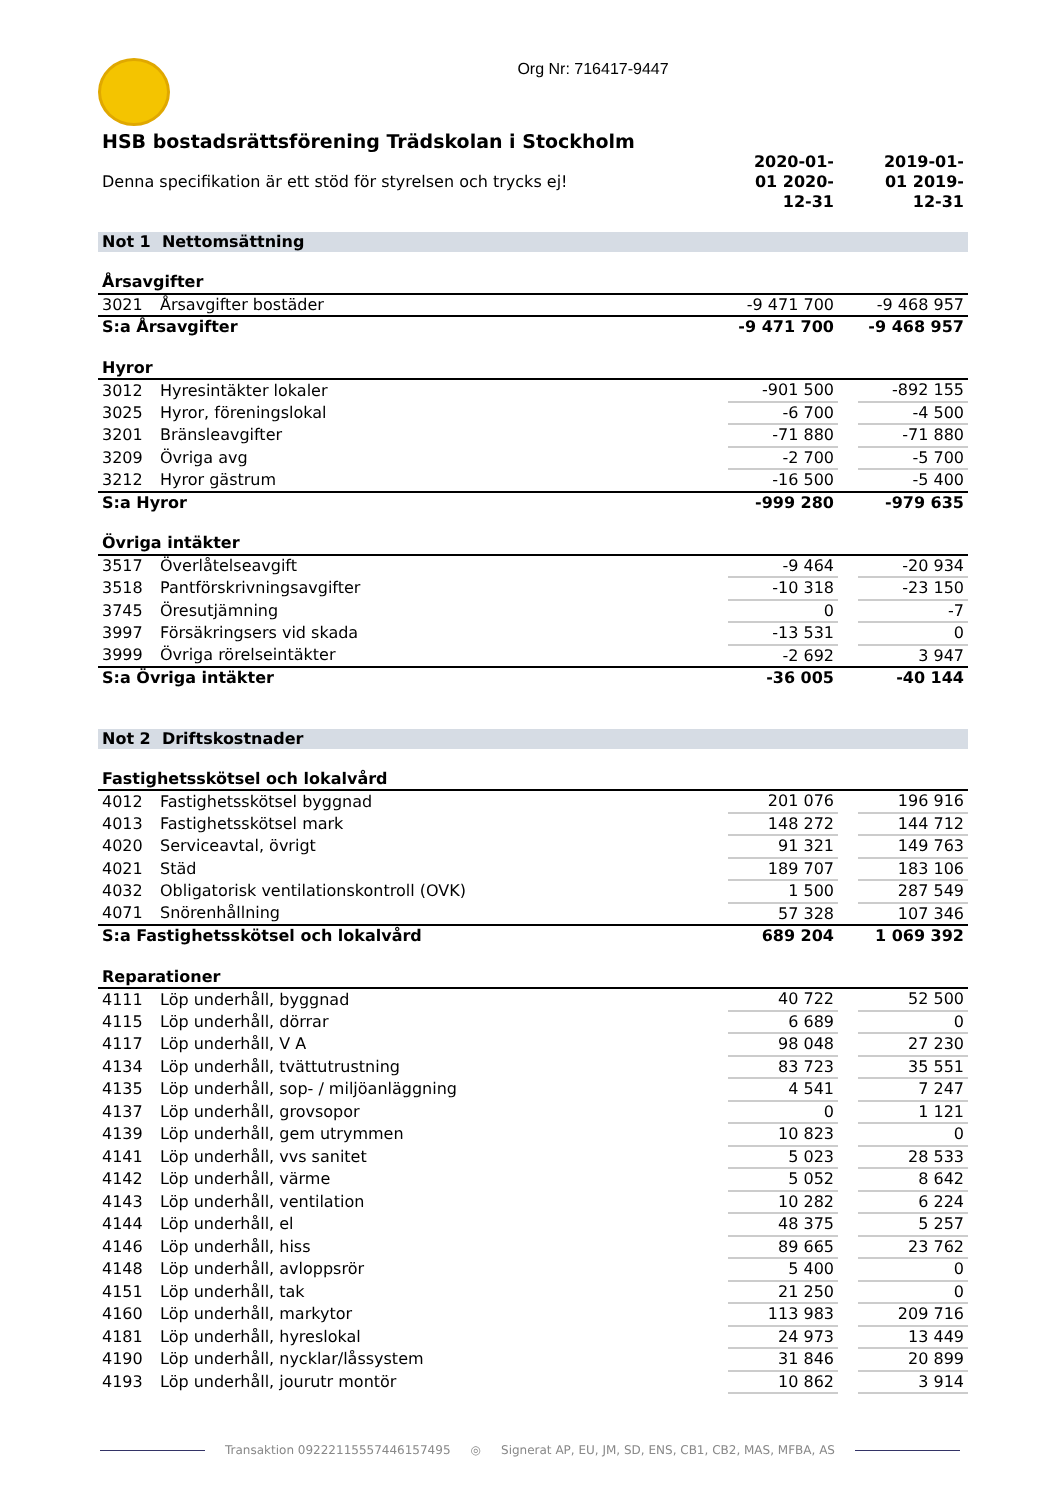Org Nr: 716417-9447
HSB bostadsrättsförening Trädskolan i Stockholm
| Denna specifikation är ett stöd för styrelsen och trycks ej! | | 2020-01-01 2020-12-31 | | 2019-01-01 2019-12-31 |
| Not 1 Nettomsättning | | | | |
| Årsavgifter | | | | |
| 3021 | Årsavgifter bostäder | -9 471 700 | | -9 468 957 |
| S:a Årsavgifter | | -9 471 700 | | -9 468 957 |
| Hyror | | | | |
| 3012 | Hyresintäkter lokaler | -901 500 | | -892 155 |
| 3025 | Hyror, föreningslokal | -6 700 | | -4 500 |
| 3201 | Bränsleavgifter | -71 880 | | -71 880 |
| 3209 | Övriga avg | -2 700 | | -5 700 |
| 3212 | Hyror gästrum | -16 500 | | -5 400 |
| S:a Hyror | | -999 280 | | -979 635 |
| Övriga intäkter | | | | |
| 3517 | Överlåtelseavgift | -9 464 | | -20 934 |
| 3518 | Pantförskrivningsavgifter | -10 318 | | -23 150 |
| 3745 | Öresutjämning | 0 | | -7 |
| 3997 | Försäkringsers vid skada | -13 531 | | 0 |
| 3999 | Övriga rörelseintäkter | -2 692 | | 3 947 |
| S:a Övriga intäkter | | -36 005 | | -40 144 |
| Not 2 Driftskostnader | | | | |
| Fastighetsskötsel och lokalvård | | | | |
| 4012 | Fastighetsskötsel byggnad | 201 076 | | 196 916 |
| 4013 | Fastighetsskötsel mark | 148 272 | | 144 712 |
| 4020 | Serviceavtal, övrigt | 91 321 | | 149 763 |
| 4021 | Städ | 189 707 | | 183 106 |
| 4032 | Obligatorisk ventilationskontroll (OVK) | 1 500 | | 287 549 |
| 4071 | Snörenhållning | 57 328 | | 107 346 |
| S:a Fastighetsskötsel och lokalvård | | 689 204 | | 1 069 392 |
| Reparationer | | | | |
| 4111 | Löp underhåll, byggnad | 40 722 | | 52 500 |
| 4115 | Löp underhåll, dörrar | 6 689 | | 0 |
| 4117 | Löp underhåll, V A | 98 048 | | 27 230 |
| 4134 | Löp underhåll, tvättutrustning | 83 723 | | 35 551 |
| 4135 | Löp underhåll, sop- / miljöanläggning | 4 541 | | 7 247 |
| 4137 | Löp underhåll, grovsopor | 0 | | 1 121 |
| 4139 | Löp underhåll, gem utrymmen | 10 823 | | 0 |
| 4141 | Löp underhåll, vvs sanitet | 5 023 | | 28 533 |
| 4142 | Löp underhåll, värme | 5 052 | | 8 642 |
| 4143 | Löp underhåll, ventilation | 10 282 | | 6 224 |
| 4144 | Löp underhåll, el | 48 375 | | 5 257 |
| 4146 | Löp underhåll, hiss | 89 665 | | 23 762 |
| 4148 | Löp underhåll, avloppsrör | 5 400 | | 0 |
| 4151 | Löp underhåll, tak | 21 250 | | 0 |
| 4160 | Löp underhåll, markytor | 113 983 | | 209 716 |
| 4181 | Löp underhåll, hyreslokal | 24 973 | | 13 449 |
| 4190 | Löp underhåll, nycklar/låssystem | 31 846 | | 20 899 |
| 4193 | Löp underhåll, jourutr montör | 10 862 | | 3 914 |
Transaktion 09222115557446157495 ◎ Signerat AP, EU, JM, SD, ENS, CB1, CB2, MAS, MFBA, AS